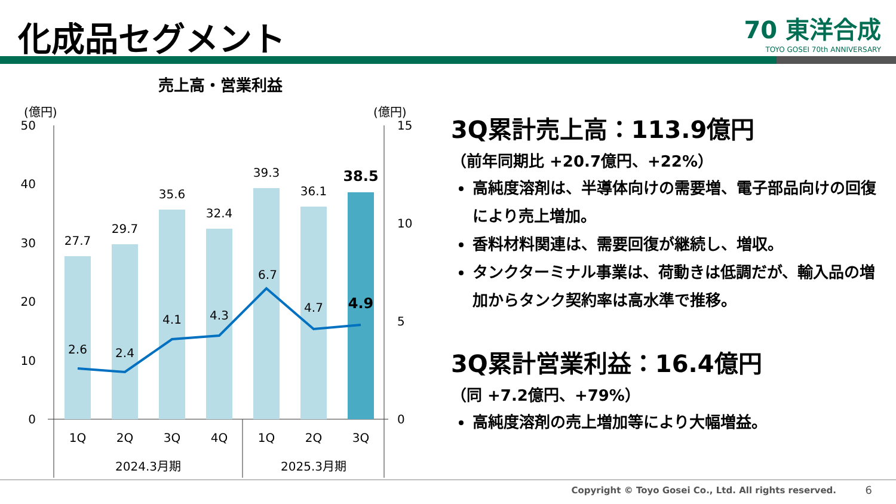化成品セグメント
70 東洋合成
TOYO GOSEI 70th ANNIVERSARY
売上高・営業利益
(億円)
(億円)
50
40
30
20
10
0
15
10
5
0
27.7
29.7
35.6
32.4
39.3
36.1
38.5
2.6
2.4
4.1
4.3
6.7
4.7
4.9
1Q
2Q
3Q
4Q
1Q
2Q
3Q
2024.3月期
2025.3月期
3Q累計売上高：113.9億円
（前年同期比 +20.7億円、+22%）
高純度溶剤は、半導体向けの需要増、電子部品向けの回復により売上増加。
香料材料関連は、需要回復が継続し、増収。
タンクターミナル事業は、荷動きは低調だが、輸入品の増加からタンク契約率は高水準で推移。
3Q累計営業利益：16.4億円
（同 +7.2億円、+79%）
高純度溶剤の売上増加等により大幅増益。
Copyright © Toyo Gosei Co., Ltd. All rights reserved.
6